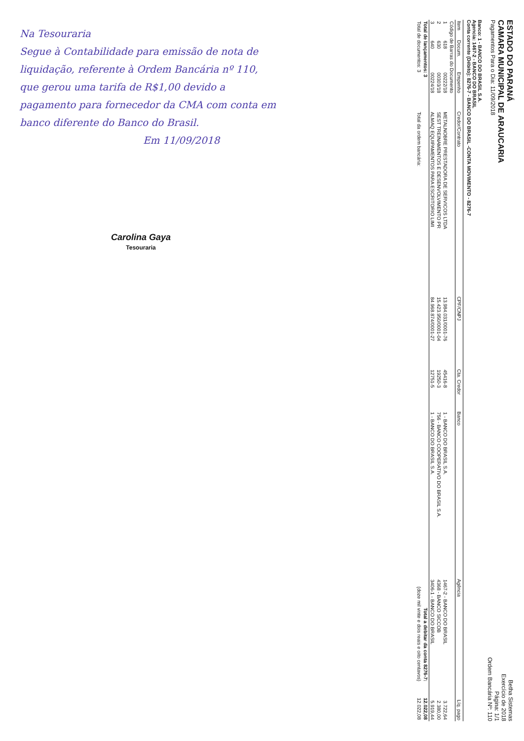ESTADO DO PARANÁ
CAMARA MUNICIPAL DE ARAUCARIA
Pagamentos Para o Dia: 11/09/2018
Betha Sistemas
Exercício de 2018
Página: 1/1
Ordem Bancária Nº: 110
Banco: 1 - BANCO DO BRASIL S.A.
Agencia: 1467-2 - BANCO DO BRASIL
Conta corrente (Débito): 8276-7 - BANCO DO BRASIL -CONTA MOVIMENTO - 8276-7
| Item | Docum. | Empenho | Credor/Contrato | CPF/CNPJ | Cta. Credor | Banco | Agência | Líq. pago |
| --- | --- | --- | --- | --- | --- | --- | --- | --- |
| Código de Barras do Documento | | | | | | | | |
| 1 | 618 | 00222/18 | METALNOBRE PRESTADORA DE SERVICOS LTDA | 13.984.031/0001-76 | 45416-8 | 1 - BANCO DO BRASIL S.A. | 1467-2 - BANCO DO BRASIL | 3.722,64 |
| 2 | 630 | 00303/18 | SEST TREINAMENTOS E DESENVOLVIMENTO PR | 15.423.950/0001-04 | 19250-3 | 756 - BANCO COOPERATIVO DO BRASIL S.A. | 4368 - BANCO SICCOB | 2.380,00 |
| 3 | 640 | 00224/18 | ALMAQ EQUIPAMENTOS PARA ESCRITORIO LIMI | 84.968.874/0001-27 | 12751-5 | 1 - BANCO DO BRASIL S.A. | 3406-1 - BANCO DO BRASIL | 5.919,44 |
| Total de lançamentos: 3 | | | Total a debitar da conta 8276-7: | | | | | 12.022,08 |
| Total de documentos: 3 | | | Total da ordem bancária: | | (doze mil vinte e dois reais e oito centavos) | | | 12.022,08 |
Na Tesouraria
Segue à Contabilidade para emissão de nota de liquidação, referente à Ordem Bancária nº 110, que gerou uma tarifa de R$1,00 devido a pagamento para fornecedor da CMA com conta em banco diferente do Banco do Brasil.
Em 11/09/2018
Carolina Gaya
Tesouraria